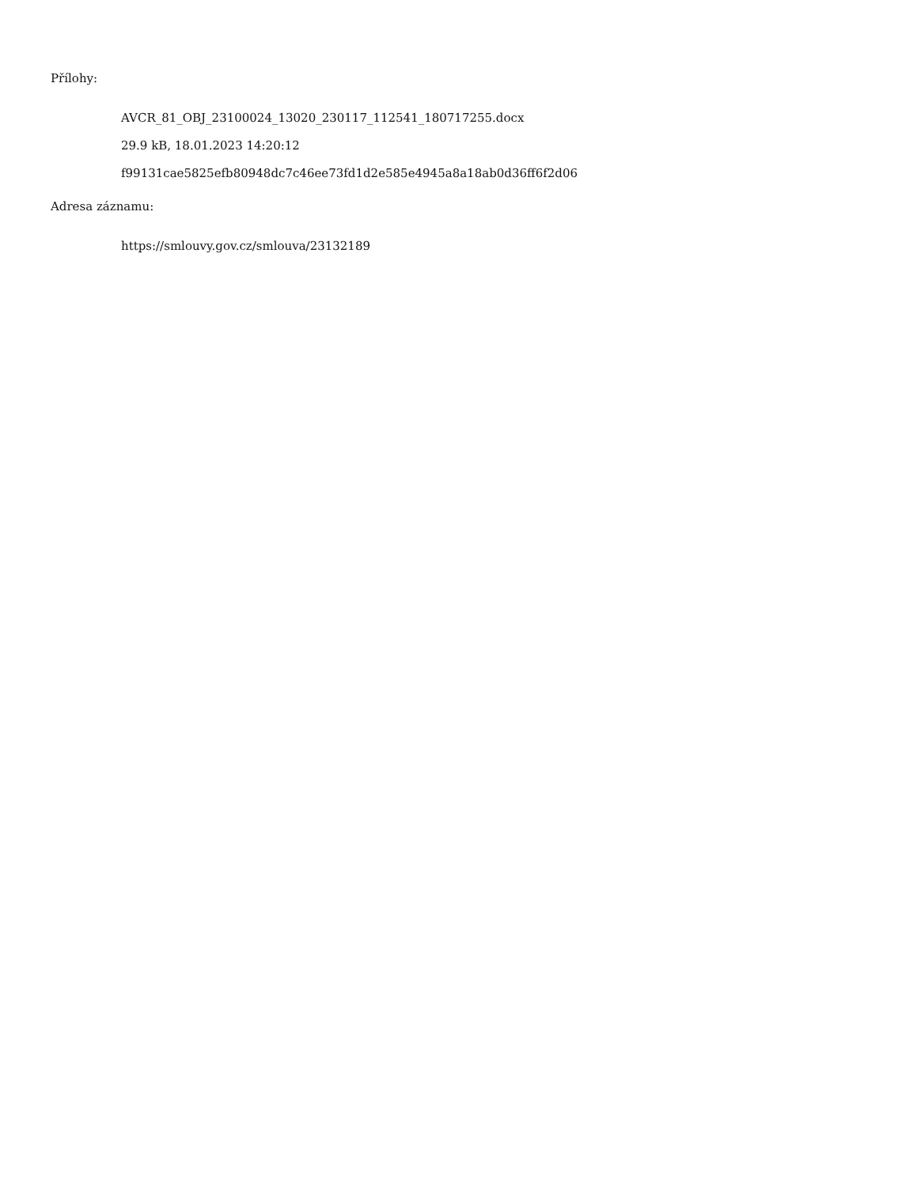Přílohy:
AVCR_81_OBJ_23100024_13020_230117_112541_180717255.docx
29.9 kB, 18.01.2023 14:20:12
f99131cae5825efb80948dc7c46ee73fd1d2e585e4945a8a18ab0d36ff6f2d06
Adresa záznamu:
https://smlouvy.gov.cz/smlouva/23132189